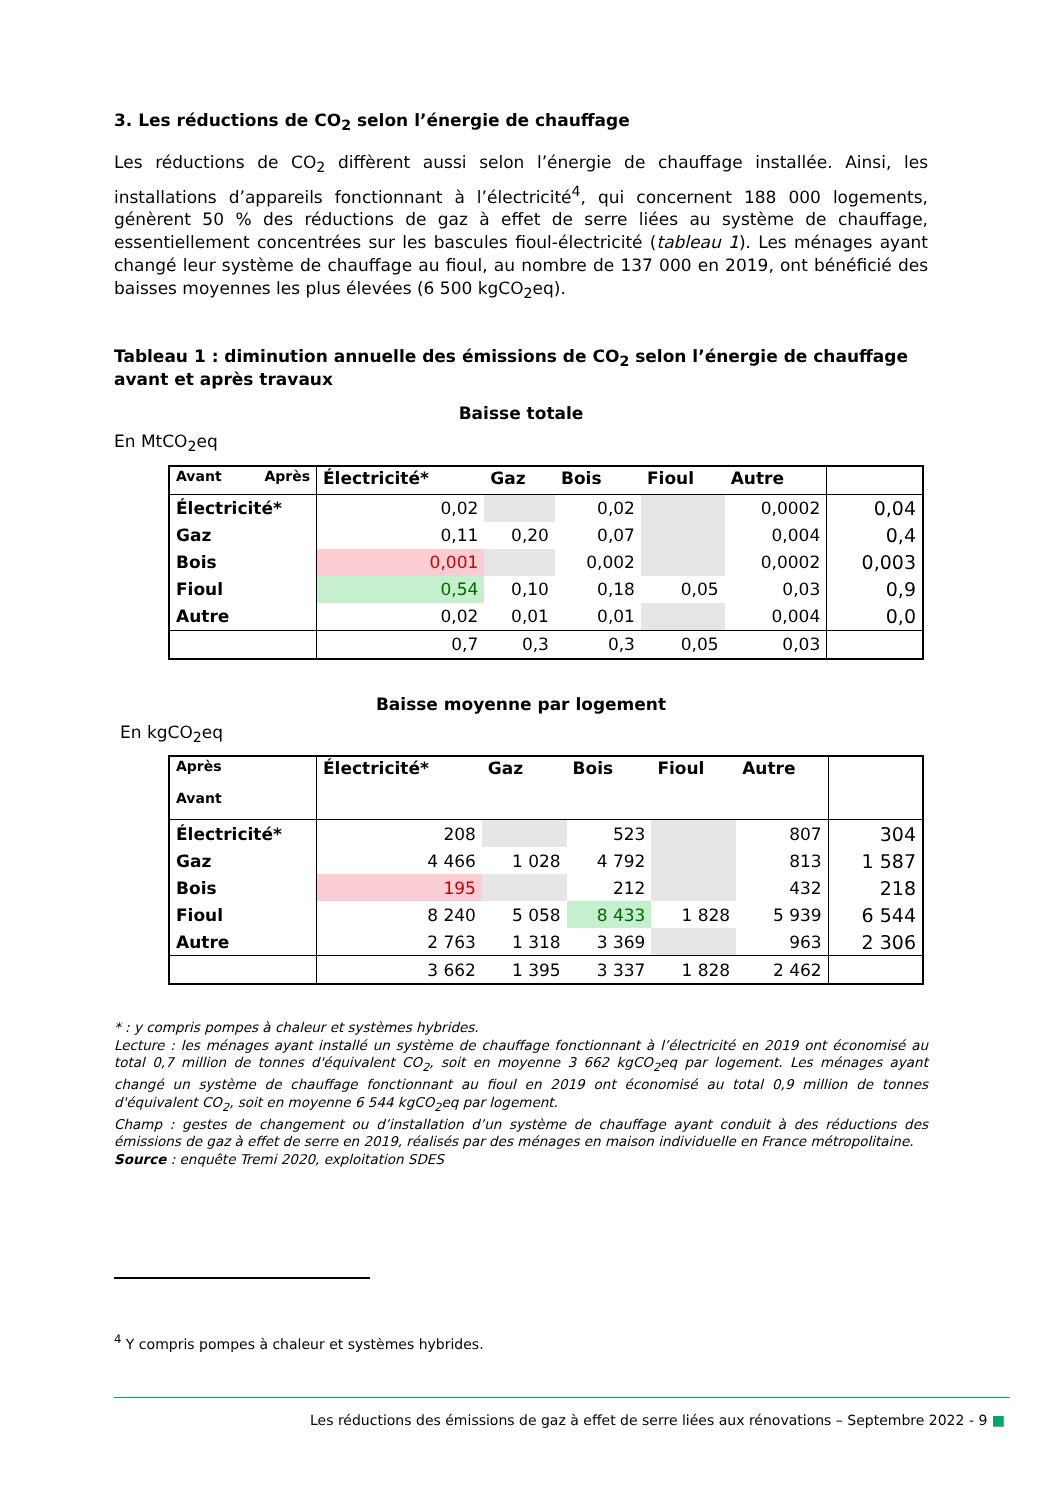3. Les réductions de CO<sub>2</sub> selon l’énergie de chauffage
Les réductions de CO<sub>2</sub> diffèrent aussi selon l’énergie de chauffage installée. Ainsi, les installations d’appareils fonctionnant à l’électricité<sup>4</sup>, qui concernent 188 000 logements, génèrent 50 % des réductions de gaz à effet de serre liées au système de chauffage, essentiellement concentrées sur les bascules fioul-électricité (tableau 1). Les ménages ayant changé leur système de chauffage au fioul, au nombre de 137 000 en 2019, ont bénéficié des baisses moyennes les plus élevées (6 500 kgCO<sub>2</sub>eq).
Tableau 1 : diminution annuelle des émissions de CO<sub>2</sub> selon l’énergie de chauffage avant et après travaux
Baisse totale
En MtCO<sub>2</sub>eq
| Avant Après | Électricité* | Gaz | Bois | Fioul | Autre | |
| --- | --- | --- | --- | --- | --- | --- |
| Électricité* | 0,02 | | 0,02 | | 0,0002 | 0,04 |
| Gaz | 0,11 | 0,20 | 0,07 | | 0,004 | 0,4 |
| Bois | 0,001 | | 0,002 | | 0,0002 | 0,003 |
| Fioul | 0,54 | 0,10 | 0,18 | 0,05 | 0,03 | 0,9 |
| Autre | 0,02 | 0,01 | 0,01 | | 0,004 | 0,0 |
| | 0,7 | 0,3 | 0,3 | 0,05 | 0,03 | |
Baisse moyenne par logement
En kgCO<sub>2</sub>eq
| Après Avant | Électricité* | Gaz | Bois | Fioul | Autre | |
| --- | --- | --- | --- | --- | --- | --- |
| Électricité* | 208 | | 523 | | 807 | 304 |
| Gaz | 4 466 | 1 028 | 4 792 | | 813 | 1 587 |
| Bois | 195 | | 212 | | 432 | 218 |
| Fioul | 8 240 | 5 058 | 8 433 | 1 828 | 5 939 | 6 544 |
| Autre | 2 763 | 1 318 | 3 369 | | 963 | 2 306 |
| | 3 662 | 1 395 | 3 337 | 1 828 | 2 462 | |
* : y compris pompes à chaleur et systèmes hybrides.
Lecture : les ménages ayant installé un système de chauffage fonctionnant à l’électricité en 2019 ont économisé au total 0,7 million de tonnes d'équivalent CO<sub>2</sub>, soit en moyenne 3 662 kgCO<sub>2</sub>eq par logement. Les ménages ayant changé un système de chauffage fonctionnant au fioul en 2019 ont économisé au total 0,9 million de tonnes d'équivalent CO<sub>2</sub>, soit en moyenne 6 544 kgCO<sub>2</sub>eq par logement.
Champ : gestes de changement ou d’installation d’un système de chauffage ayant conduit à des réductions des émissions de gaz à effet de serre en 2019, réalisés par des ménages en maison individuelle en France métropolitaine.
Source : enquête Tremi 2020, exploitation SDES
<sup>4</sup> Y compris pompes à chaleur et systèmes hybrides.
Les réductions des émissions de gaz à effet de serre liées aux rénovations – Septembre 2022 - 9 ■